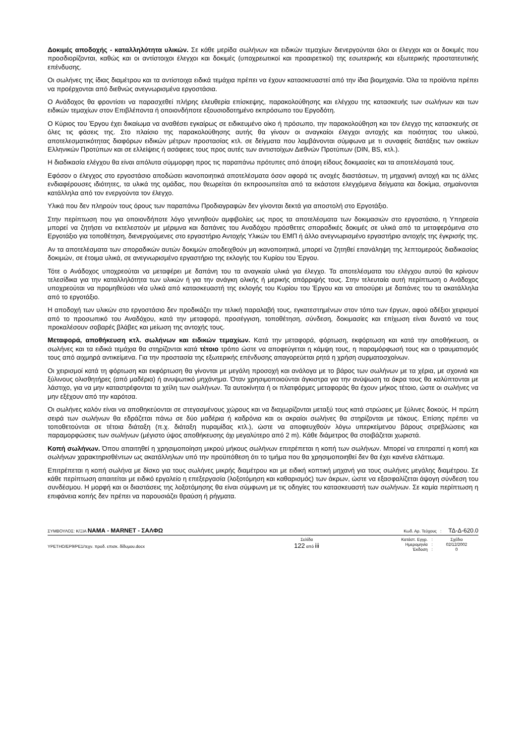Δοκιμές αποδοχής - καταλληλότητα υλικών. Σε κάθε μερίδα σωλήνων και ειδικών τεμαχίων διενεργούνται όλοι οι έλεγχοι και οι δοκιμές που προσδιορίζονται, καθώς και οι αντίστοιχοι έλεγχοι και δοκιμές (υποχρεωτικοί και προαιρετικοί) της εσωτερικής και εξωτερικής προστατευτικής επένδυσης.
Οι σωλήνες της ίδιας διαμέτρου και τα αντίστοιχα ειδικά τεμάχια πρέπει να έχουν κατασκευαστεί από την ίδια βιομηχανία. Όλα τα προϊόντα πρέπει να προέρχονται από διεθνώς ανεγνωρισμένα εργοστάσια.
Ο Ανάδοχος θα φροντίσει να παρασχεθεί πλήρης ελευθερία επίσκεψης, παρακολούθησης και ελέγχου της κατασκευής των σωλήνων και των ειδικών τεμαχίων στον Επιβλέποντα ή οποιονδήποτε εξουσιοδοτημένο εκπρόσωπο του Εργοδότη.
Ο Κύριος του Έργου έχει δικαίωμα να αναθέσει εγκαίρως σε ειδικευμένο οίκο ή πρόσωπο, την παρακολούθηση και τον έλεγχο της κατασκευής σε όλες τις φάσεις της. Στο πλαίσιο της παρακολούθησης αυτής θα γίνουν οι αναγκαίοι έλεγχοι αντοχής και ποιότητας του υλικού, αποτελεσματικότητας διαφόρων ειδικών μέτρων προστασίας κτλ. σε δείγματα που λαμβάνονται σύμφωνα με τι συναφείς διατάξεις των οικείων Ελληνικών Προτύπων και σε ελλείψεις ή ασάφειες τους προς αυτές των αντιστοίχων Διεθνών Προτύπων (DIN, BS, κτλ.).
Η διαδικασία ελέγχου θα είναι απόλυτα σύμμορφη προς τις παραπάνω πρότυπες από άποψη είδους δοκιμασίες και τα αποτελέσματά τους.
Εφόσον ο έλεγχος στο εργοστάσιο αποδώσει ικανοποιητικά αποτελέσματα όσον αφορά τις ανοχές διαστάσεων, τη μηχανική αντοχή και τις άλλες ενδιαφέρουσες ιδιότητες, τα υλικά της ομάδας, που θεωρείται ότι εκπροσωπείται από τα εκάστοτε ελεγχόμενα δείγματα και δοκίμια, σημαίνονται κατάλληλα από τον ενεργούντα τον έλεγχο.
Υλικά που δεν πληρούν τους όρους των παραπάνω Προδιαγραφών δεν γίνονται δεκτά για αποστολή στο Εργοτάξιο.
Στην περίπτωση που για οποιονδήποτε λόγο γεννηθούν αμφιβολίες ως προς τα αποτελέσματα των δοκιμασιών στο εργοστάσιο, η Υπηρεσία μπορεί να ζητήσει να εκτελεστούν με μέριμνα και δαπάνες του Αναδόχου πρόσθετες σποραδικές δοκιμές σε υλικά από τα μεταφερόμενα στο Εργοτάξιο για τοποθέτηση, διενεργούμενες στο εργαστήριο Αντοχής Υλικών του ΕΜΠ ή άλλο ανεγνωρισμένο εργαστήριο αντοχής της έγκρισής της.
Αν τα αποτελέσματα των σποραδικών αυτών δοκιμών αποδειχθούν μη ικανοποιητικά, μπορεί να ζητηθεί επανάληψη της λεπτομερούς διαδικασίας δοκιμών, σε έτοιμα υλικά, σε ανεγνωρισμένο εργαστήριο της εκλογής του Κυρίου του Έργου.
Τότε ο Ανάδοχος υποχρεούται να μεταφέρει με δαπάνη του τα αναγκαία υλικά για έλεγχο. Τα αποτελέσματα του ελέγχου αυτού θα κρίνουν τελεσίδικα για την καταλληλότητα των υλικών ή για την ανάγκη ολικής ή μερικής απόρριψής τους. Στην τελευταία αυτή περίπτωση ο Ανάδοχος υποχρεούται να προμηθεύσει νέα υλικά από κατασκευαστή της εκλογής του Κυρίου του Έργου και να αποσύρει με δαπάνες του τα ακατάλληλα από το εργοτάξιο.
Η αποδοχή των υλικών στο εργοστάσιο δεν προδικάζει την τελική παραλαβή τους, εγκατεστημένων στον τόπο των έργων, αφού αδέξιοι χειρισμοί από το προσωπικό του Αναδόχου, κατά την μεταφορά, προσέγγιση, τοποθέτηση, σύνδεση, δοκιμασίες και επίχωση είναι δυνατό να τους προκαλέσουν σοβαρές βλάβες και μείωση της αντοχής τους.
Μεταφορά, αποθήκευση κτλ. σωλήνων και ειδικών τεμαχίων. Κατά την μεταφορά, φόρτωση, εκφόρτωση και κατά την αποθήκευση, οι σωλήνες και τα ειδικά τεμάχια θα στηρίζονται κατά τέτοιο τρόπο ώστε να αποφεύγεται η κάμψη τους, η παραμόρφωσή τους και ο τραυματισμός τους από αιχμηρά αντικείμενα. Για την προστασία της εξωτερικής επένδυσης απαγορεύεται ρητά η χρήση συρματοσχοίνων.
Οι χειρισμοί κατά τη φόρτωση και εκφόρτωση θα γίνονται με μεγάλη προσοχή και ανάλογα με το βάρος των σωλήνων με τα χέρια, με σχοινιά και ξύλινους ολισθητήρες (από μαδέρια) ή ανυψωτικό μηχάνημα. Όταν χρησιμοποιούνται άγκιστρα για την ανύψωση τα άκρα τους θα καλύπτονται με λάστιχο, για να μην καταστρέφονται τα χείλη των σωλήνων. Τα αυτοκίνητα ή οι πλατφόρμες μεταφοράς θα έχουν μήκος τέτοιο, ώστε οι σωλήνες να μην εξέχουν από την καρότσα.
Οι σωλήνες καλόν είναι να αποθηκεύονται σε στεγασμένους χώρους και να διαχωρίζονται μεταξύ τους κατά στρώσεις με ξύλινες δοκούς. Η πρώτη σειρά των σωλήνων θα εδράζεται πάνω σε δύο μαδέρια ή καδρόνια και οι ακραίοι σωλήνες θα στηρίζονται με τάκους. Επίσης πρέπει να τοποθετούνται σε τέτοια διάταξη (π.χ. διάταξη πυραμίδας κτλ.), ώστε να αποφευχθούν λόγω υπερκείμενου βάρους στρεβλώσεις και παραμορφώσεις των σωλήνων (μέγιστο ύψος αποθήκευσης όχι μεγαλύτερο από 2 m). Κάθε διάμετρος θα στοιβάζεται χωριστά.
Κοπή σωλήνων. Όπου απαιτηθεί η χρησιμοποίηση μικρού μήκους σωλήνων επιτρέπεται η κοπή των σωλήνων. Μπορεί να επιτραπεί η κοπή και σωλήνων χαρακτηρισθέντων ως ακατάλληλων υπό την προϋπόθεση ότι το τμήμα που θα χρησιμοποιηθεί δεν θα έχει κανένα ελάττωμα.
Επιτρέπεται η κοπή σωλήνα με δίσκο για τους σωλήνες μικρής διαμέτρου και με ειδική κοπτική μηχανή για τους σωλήνες μεγάλης διαμέτρου. Σε κάθε περίπτωση απαιτείται με ειδικό εργαλείο η επεξεργασία (λοξοτόμηση και καθαρισμός) των άκρων, ώστε να εξασφαλίζεται άψογη σύνδεση του συνδέσμου. Η μορφή και οι διαστάσεις της λοξοτόμησης θα είναι σύμφωνη με τις οδηγίες του κατασκευαστή των σωλήνων. Σε καμία περίπτωση η επιφάνεια κοπής δεν πρέπει να παρουσιάζει θραύση ή ρήγματα.
ΣΥΜΒΟΥΛΟΣ: Κ/ΞΙΑ ΝΑΜΑ - MARNET - ΣΑΛΦΩ Κωδ. Αρ. Τεύχους : ΤΔ-Δ-620.0
ΥΡΕΤΗΟ/ΕΡ9/ΡΕ1/τεχν. προδ. επισκ. δίδυμου.docx Σελίδα
122 από iii
| Κατάστ. Εγγρ. | : | Σχέδιο |
| Ημερομηνία | : | 02/12/2002 |
| Έκδοση | : | 0 |